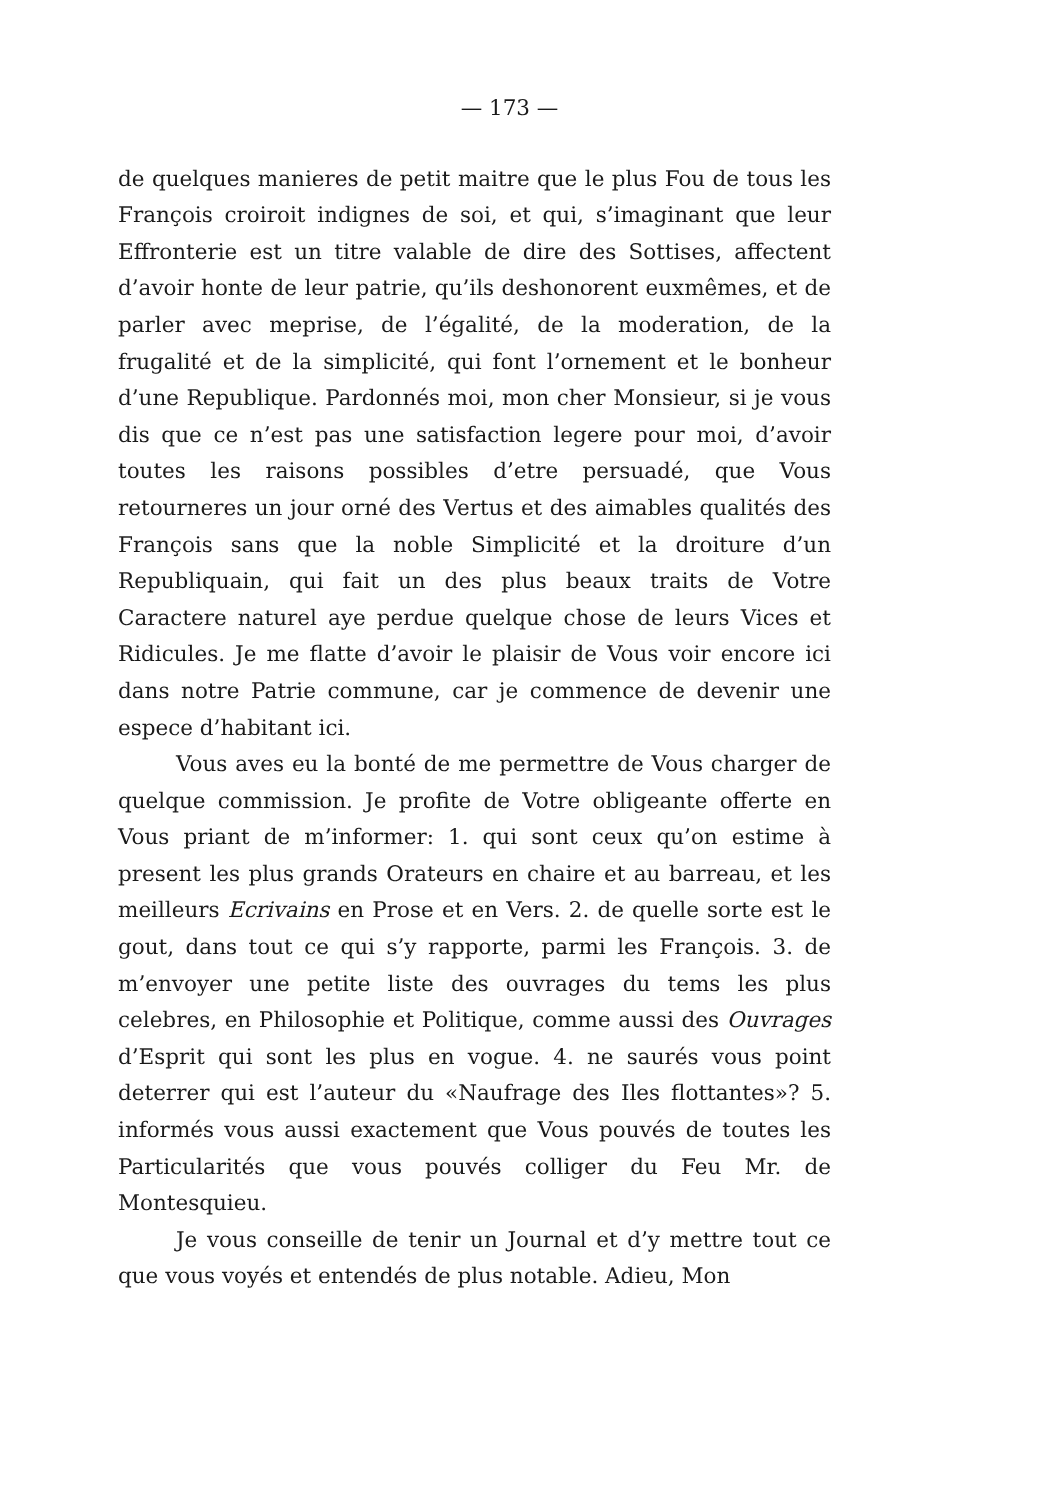— 173 —
de quelques manieres de petit maitre que le plus Fou de tous les François croiroit indignes de soi, et qui, s’imaginant que leur Effronterie est un titre valable de dire des Sottises, affectent d’avoir honte de leur patrie, qu’ils deshonorent euxmêmes, et de parler avec meprise, de l’égalité, de la moderation, de la frugalité et de la simplicité, qui font l’ornement et le bonheur d’une Republique. Pardonnés moi, mon cher Monsieur, si je vous dis que ce n’est pas une satisfaction legere pour moi, d’avoir toutes les raisons possibles d’etre persuadé, que Vous retourneres un jour orné des Vertus et des aimables qualités des François sans que la noble Simplicité et la droiture d’un Republiquain, qui fait un des plus beaux traits de Votre Caractere naturel aye perdue quelque chose de leurs Vices et Ridicules. Je me flatte d’avoir le plaisir de Vous voir encore ici dans notre Patrie commune, car je commence de devenir une espece d’habitant ici.
Vous aves eu la bonté de me permettre de Vous charger de quelque commission. Je profite de Votre obligeante offerte en Vous priant de m’informer: 1. qui sont ceux qu’on estime à present les plus grands Orateurs en chaire et au barreau, et les meilleurs Ecrivains en Prose et en Vers. 2. de quelle sorte est le gout, dans tout ce qui s’y rapporte, parmi les François. 3. de m’envoyer une petite liste des ouvrages du tems les plus celebres, en Philosophie et Politique, comme aussi des Ouvrages d’Esprit qui sont les plus en vogue. 4. ne saurés vous point deterrer qui est l’auteur du «Naufrage des Iles flottantes»? 5. informés vous aussi exactement que Vous pouvés de toutes les Particularités que vous pouvés colliger du Feu Mr. de Montesquieu.
Je vous conseille de tenir un Journal et d’y mettre tout ce que vous voyés et entendés de plus notable. Adieu, Mon